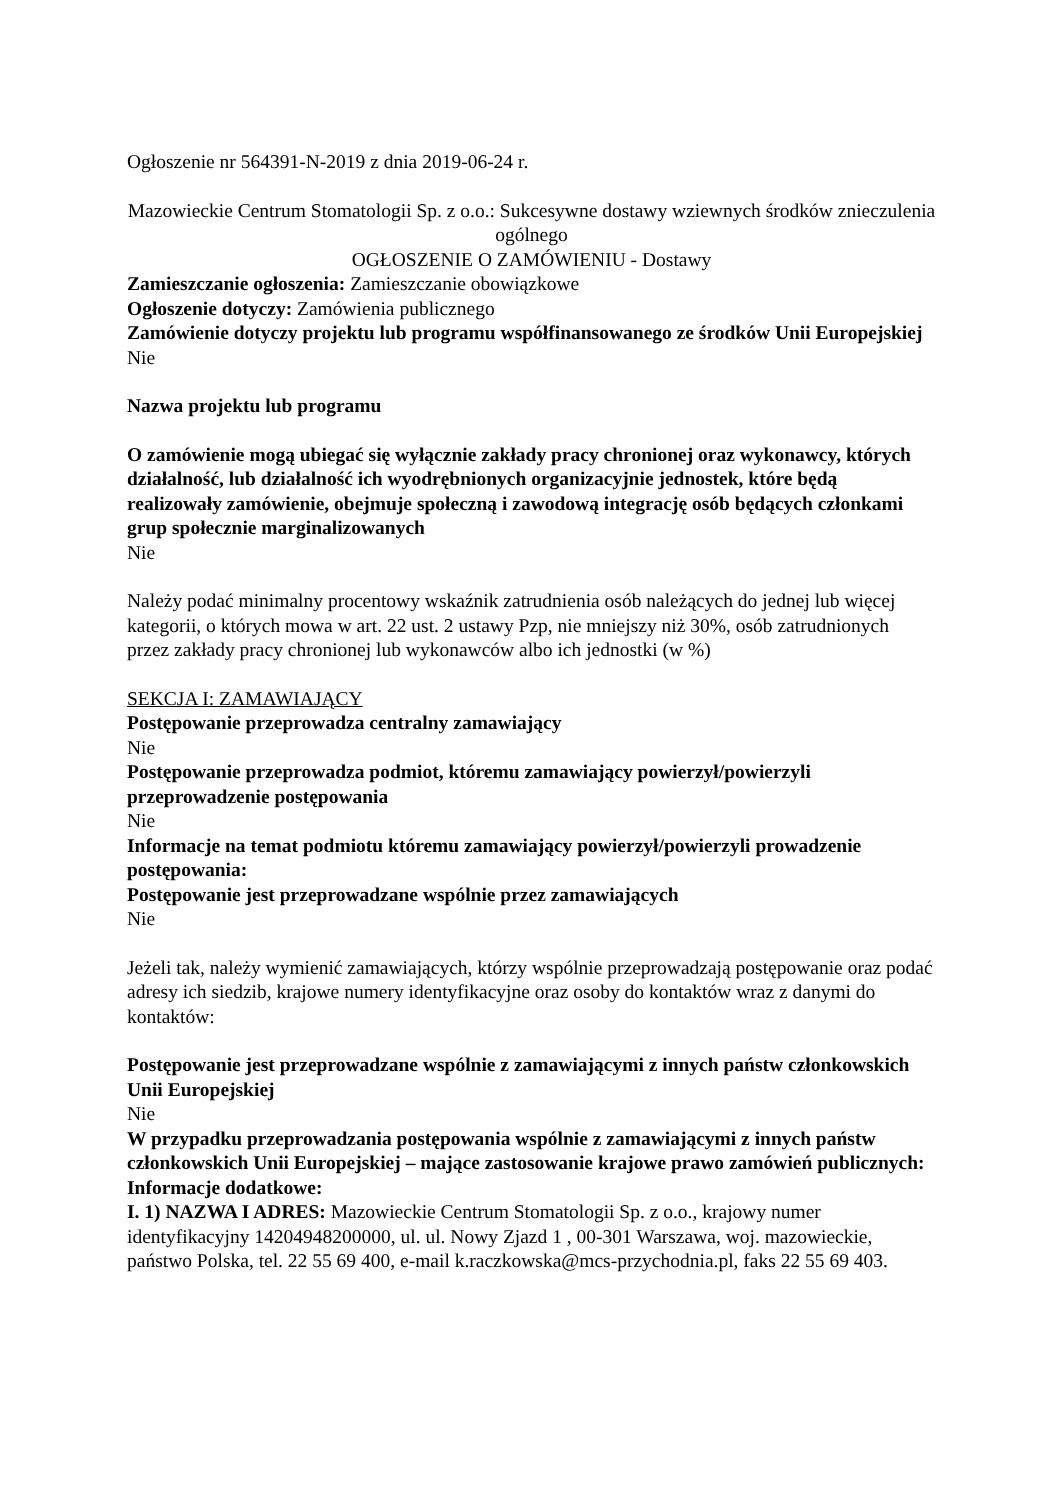Ogłoszenie nr 564391-N-2019 z dnia 2019-06-24 r.
Mazowieckie Centrum Stomatologii Sp. z o.o.: Sukcesywne dostawy wziewnych środków znieczulenia ogólnego
OGŁOSZENIE O ZAMÓWIENIU - Dostawy
Zamieszczanie ogłoszenia: Zamieszczanie obowiązkowe
Ogłoszenie dotyczy: Zamówienia publicznego
Zamówienie dotyczy projektu lub programu współfinansowanego ze środków Unii Europejskiej
Nie
Nazwa projektu lub programu
O zamówienie mogą ubiegać się wyłącznie zakłady pracy chronionej oraz wykonawcy, których działalność, lub działalność ich wyodrębnionych organizacyjnie jednostek, które będą realizowały zamówienie, obejmuje społeczną i zawodową integrację osób będących członkami grup społecznie marginalizowanych
Nie
Należy podać minimalny procentowy wskaźnik zatrudnienia osób należących do jednej lub więcej kategorii, o których mowa w art. 22 ust. 2 ustawy Pzp, nie mniejszy niż 30%, osób zatrudnionych przez zakłady pracy chronionej lub wykonawców albo ich jednostki (w %)
SEKCJA I: ZAMAWIAJĄCY
Postępowanie przeprowadza centralny zamawiający
Nie
Postępowanie przeprowadza podmiot, któremu zamawiający powierzył/powierzyli przeprowadzenie postępowania
Nie
Informacje na temat podmiotu któremu zamawiający powierzył/powierzyli prowadzenie postępowania:
Postępowanie jest przeprowadzane wspólnie przez zamawiających
Nie
Jeżeli tak, należy wymienić zamawiających, którzy wspólnie przeprowadzają postępowanie oraz podać adresy ich siedzib, krajowe numery identyfikacyjne oraz osoby do kontaktów wraz z danymi do kontaktów:
Postępowanie jest przeprowadzane wspólnie z zamawiającymi z innych państw członkowskich Unii Europejskiej
Nie
W przypadku przeprowadzania postępowania wspólnie z zamawiającymi z innych państw członkowskich Unii Europejskiej – mające zastosowanie krajowe prawo zamówień publicznych:
Informacje dodatkowe:
I. 1) NAZWA I ADRES: Mazowieckie Centrum Stomatologii Sp. z o.o., krajowy numer identyfikacyjny 14204948200000, ul. ul. Nowy Zjazd 1 , 00-301 Warszawa, woj. mazowieckie, państwo Polska, tel. 22 55 69 400, e-mail k.raczkowska@mcs-przychodnia.pl, faks 22 55 69 403.